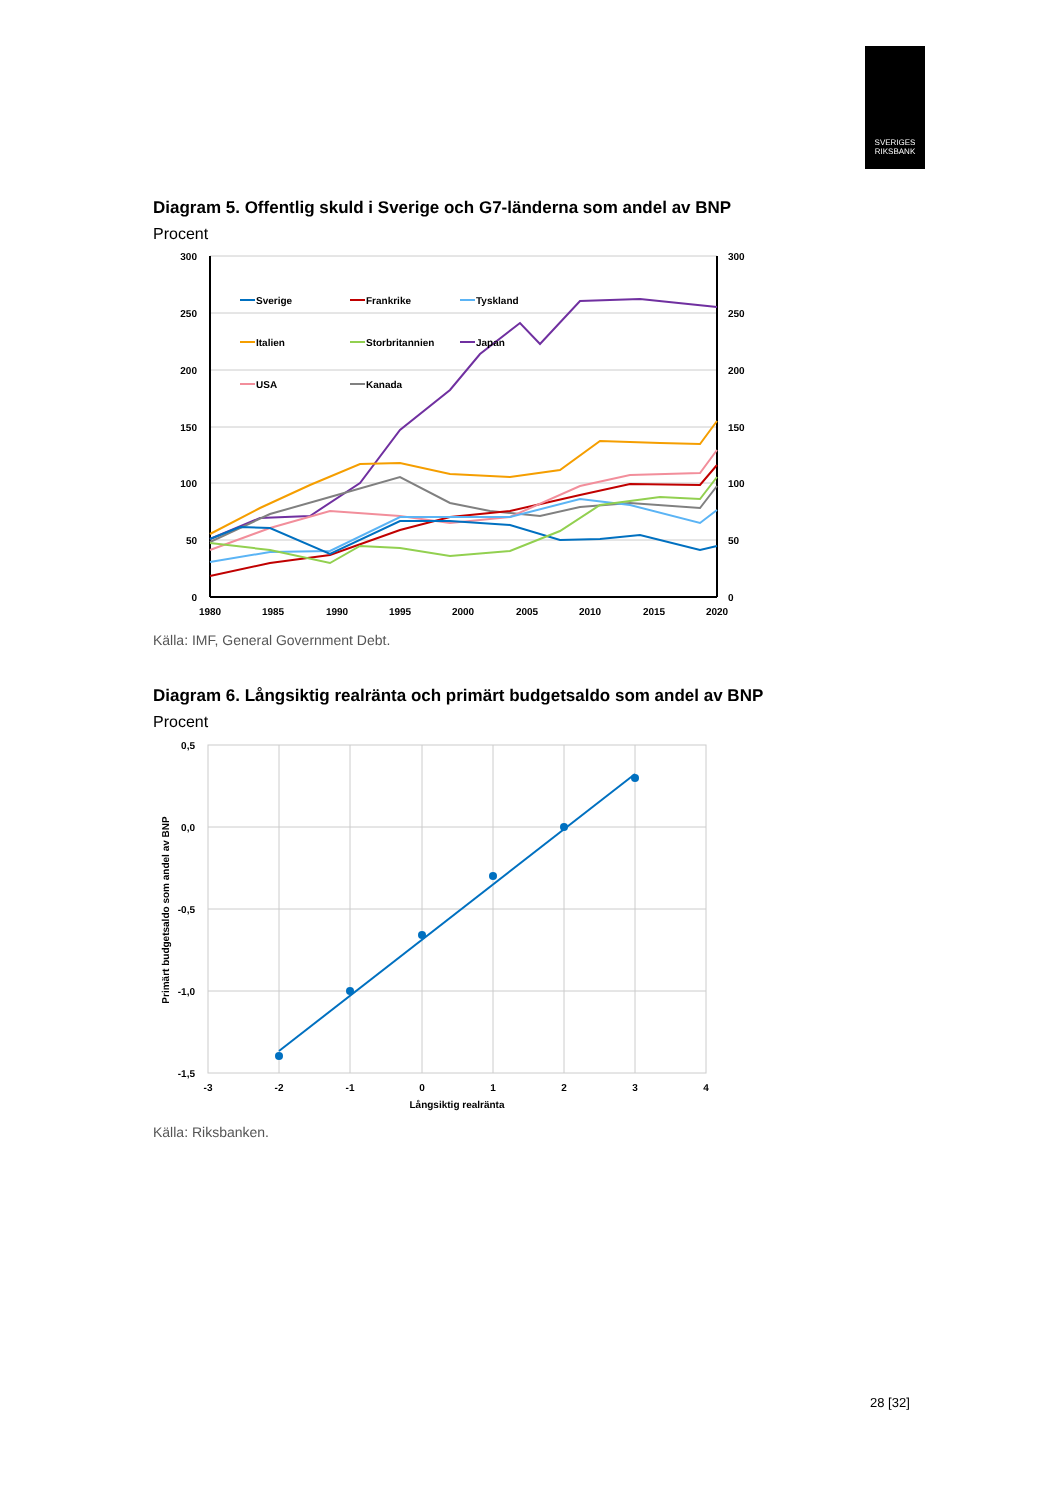SVERIGES
RIKSBANK
Diagram 5. Offentlig skuld i Sverige och G7-länderna som andel av BNP
Procent
300
250
200
150
100
50
0
300
250
200
150
100
50
0
1980
1985
1990
1995
2000
2005
2010
2015
2020
Sverige
Frankrike
Tyskland
Italien
Storbritannien
Japan
USA
Kanada
Källa: IMF, General Government Debt.
Diagram 6. Långsiktig realränta och primärt budgetsaldo som andel av BNP
Procent
0,5
0,0
-0,5
-1,0
-1,5
-3
-2
-1
0
1
2
3
4
Långsiktig realränta
Primärt budgetsaldo som andel av BNP
Källa: Riksbanken.
28 [32]